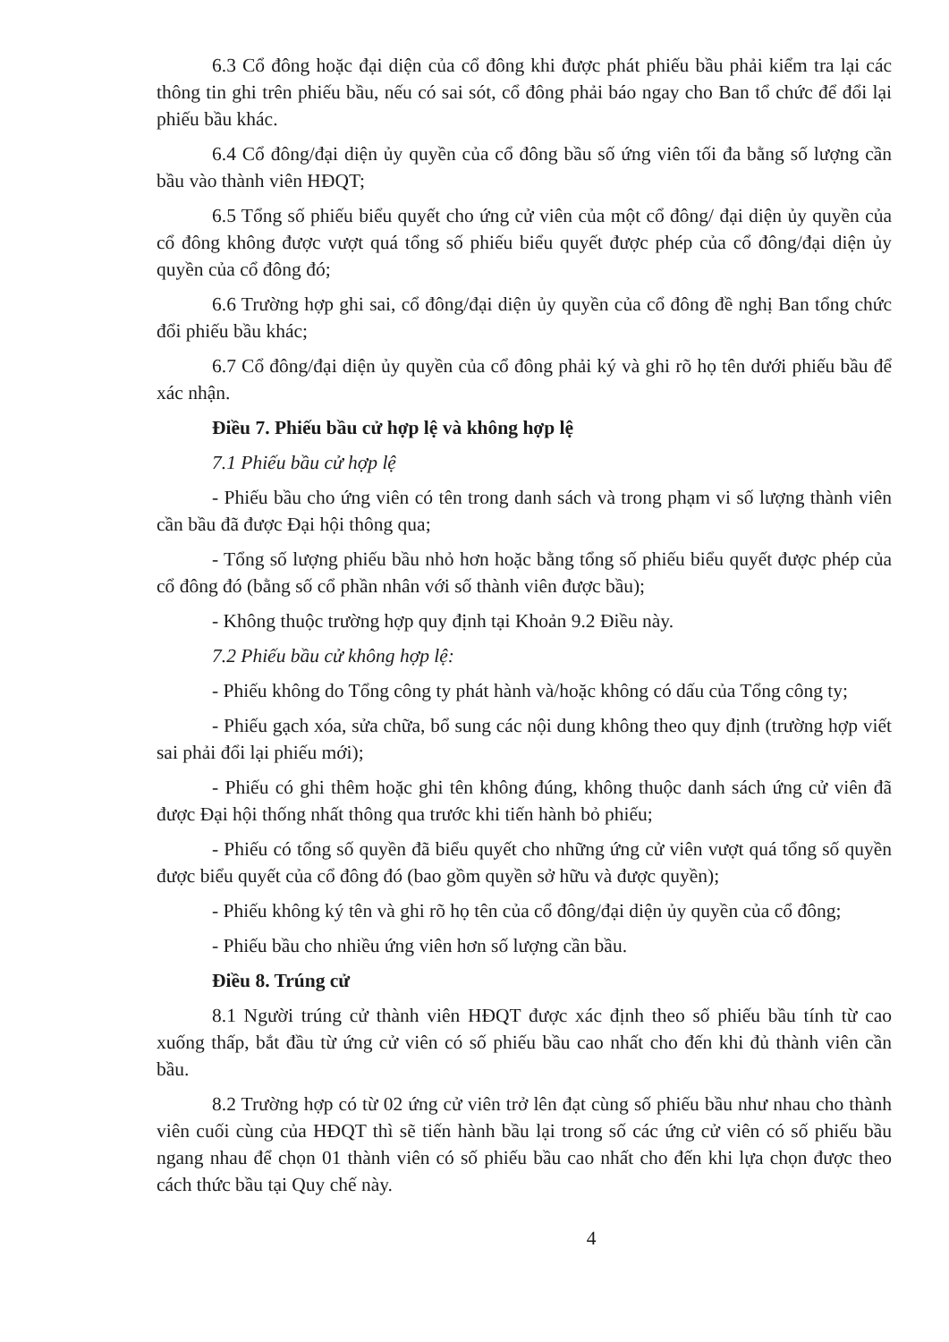6.3 Cổ đông hoặc đại diện của cổ đông khi được phát phiếu bầu phải kiểm tra lại các thông tin ghi trên phiếu bầu, nếu có sai sót, cổ đông phải báo ngay cho Ban tổ chức để đổi lại phiếu bầu khác.
6.4 Cổ đông/đại diện ủy quyền của cổ đông bầu số ứng viên tối đa bằng số lượng cần bầu vào thành viên HĐQT;
6.5 Tổng số phiếu biểu quyết cho ứng cử viên của một cổ đông/ đại diện ủy quyền của cổ đông không được vượt quá tổng số phiếu biểu quyết được phép của cổ đông/đại diện ủy quyền của cổ đông đó;
6.6 Trường hợp ghi sai, cổ đông/đại diện ủy quyền của cổ đông đề nghị Ban tổng chức đổi phiếu bầu khác;
6.7 Cổ đông/đại diện ủy quyền của cổ đông phải ký và ghi rõ họ tên dưới phiếu bầu để xác nhận.
Điều 7. Phiếu bầu cử hợp lệ và không hợp lệ
7.1 Phiếu bầu cử hợp lệ
- Phiếu bầu cho ứng viên có tên trong danh sách và trong phạm vi số lượng thành viên cần bầu đã được Đại hội thông qua;
- Tổng số lượng phiếu bầu nhỏ hơn hoặc bằng tổng số phiếu biểu quyết được phép của cổ đông đó (bằng số cổ phần nhân với số thành viên được bầu);
- Không thuộc trường hợp quy định tại Khoản 9.2 Điều này.
7.2 Phiếu bầu cử không hợp lệ:
- Phiếu không do Tổng công ty phát hành và/hoặc không có dấu của Tổng công ty;
- Phiếu gạch xóa, sửa chữa, bổ sung các nội dung không theo quy định (trường hợp viết sai phải đổi lại phiếu mới);
- Phiếu có ghi thêm hoặc ghi tên không đúng, không thuộc danh sách ứng cử viên đã được Đại hội thống nhất thông qua trước khi tiến hành bỏ phiếu;
- Phiếu có tổng số quyền đã biểu quyết cho những ứng cử viên vượt quá tổng số quyền được biểu quyết của cổ đông đó (bao gồm quyền sở hữu và được quyền);
- Phiếu không ký tên và ghi rõ họ tên của cổ đông/đại diện ủy quyền của cổ đông;
- Phiếu bầu cho nhiều ứng viên hơn số lượng cần bầu.
Điều 8. Trúng cử
8.1 Người trúng cử thành viên HĐQT được xác định theo số phiếu bầu tính từ cao xuống thấp, bắt đầu từ ứng cử viên có số phiếu bầu cao nhất cho đến khi đủ thành viên cần bầu.
8.2 Trường hợp có từ 02 ứng cử viên trở lên đạt cùng số phiếu bầu như nhau cho thành viên cuối cùng của HĐQT thì sẽ tiến hành bầu lại trong số các ứng cử viên có số phiếu bầu ngang nhau để chọn 01 thành viên có số phiếu bầu cao nhất cho đến khi lựa chọn được theo cách thức bầu tại Quy chế này.
4